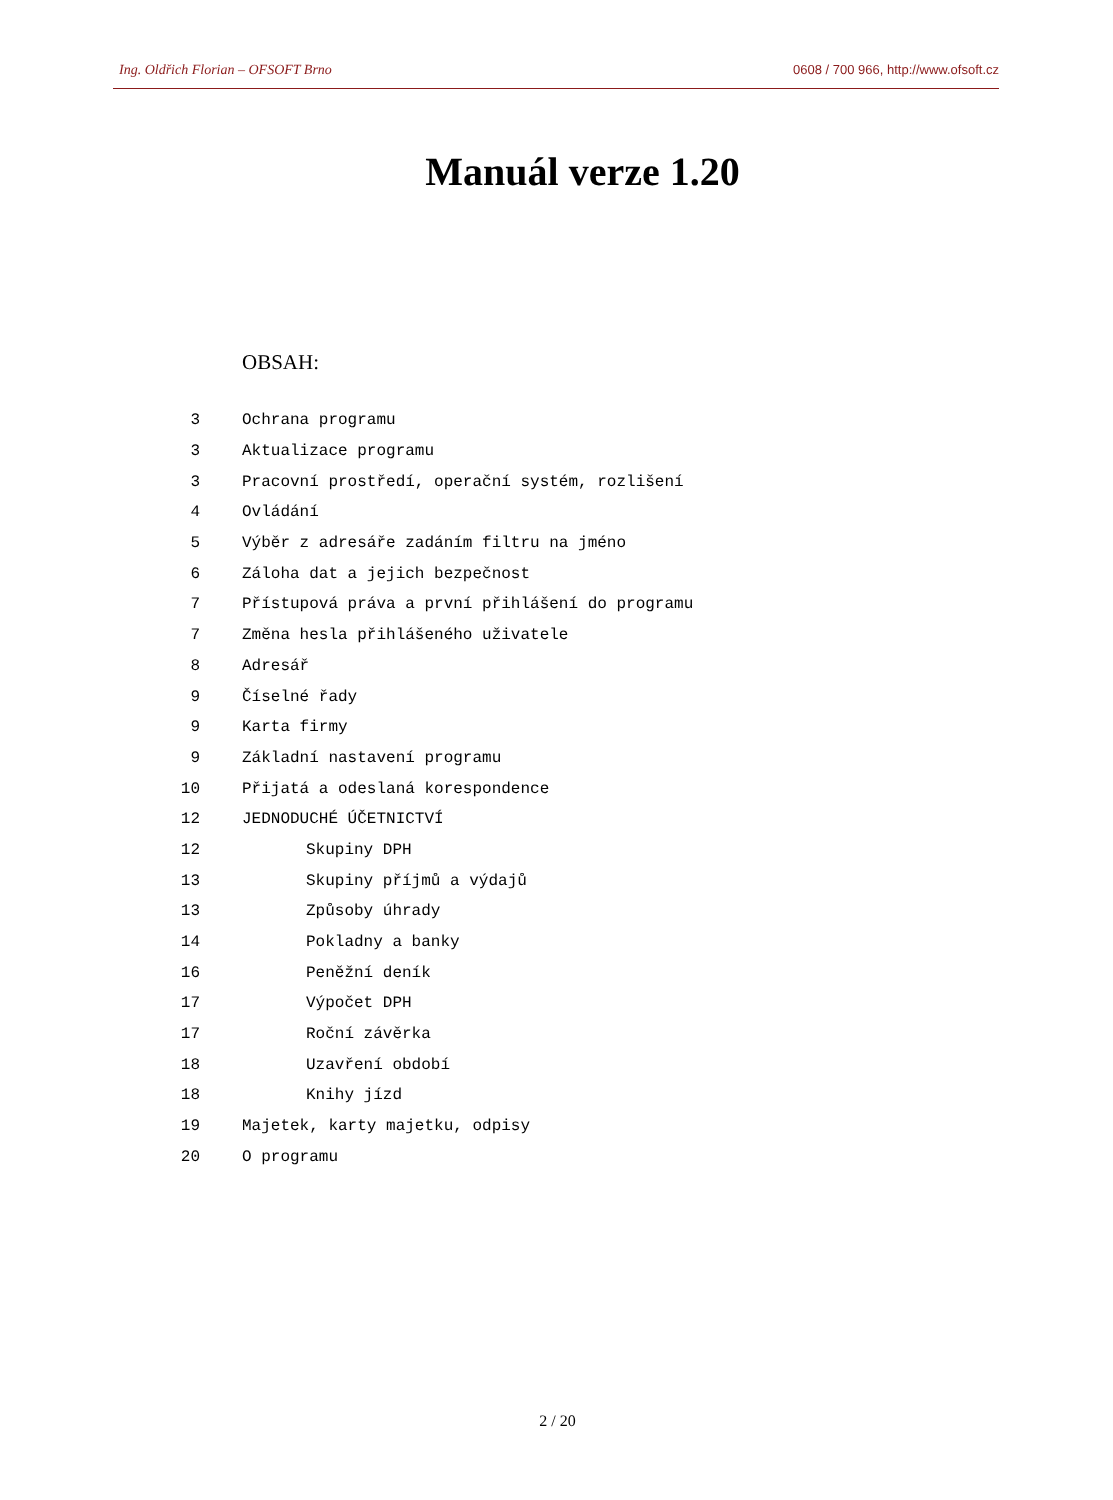Ing. Oldřich Florian – OFSOFT Brno 0608 / 700 966, http://www.ofsoft.cz
Manuál verze 1.20
OBSAH:
| 3 | Ochrana programu |
| 3 | Aktualizace programu |
| 3 | Pracovní prostředí, operační systém, rozlišení |
| 4 | Ovládání |
| 5 | Výběr z adresáře zadáním filtru na jméno |
| 6 | Záloha dat a jejich bezpečnost |
| 7 | Přístupová práva a první přihlášení do programu |
| 7 | Změna hesla přihlášeného uživatele |
| 8 | Adresář |
| 9 | Číselné řady |
| 9 | Karta firmy |
| 9 | Základní nastavení programu |
| 10 | Přijatá a odeslaná korespondence |
| 12 | JEDNODUCHÉ ÚČETNICTVÍ |
| 12 | Skupiny DPH |
| 13 | Skupiny příjmů a výdajů |
| 13 | Způsoby úhrady |
| 14 | Pokladny a banky |
| 16 | Peněžní deník |
| 17 | Výpočet DPH |
| 17 | Roční závěrka |
| 18 | Uzavření období |
| 18 | Knihy jízd |
| 19 | Majetek, karty majetku, odpisy |
| 20 | O programu |
2 / 20